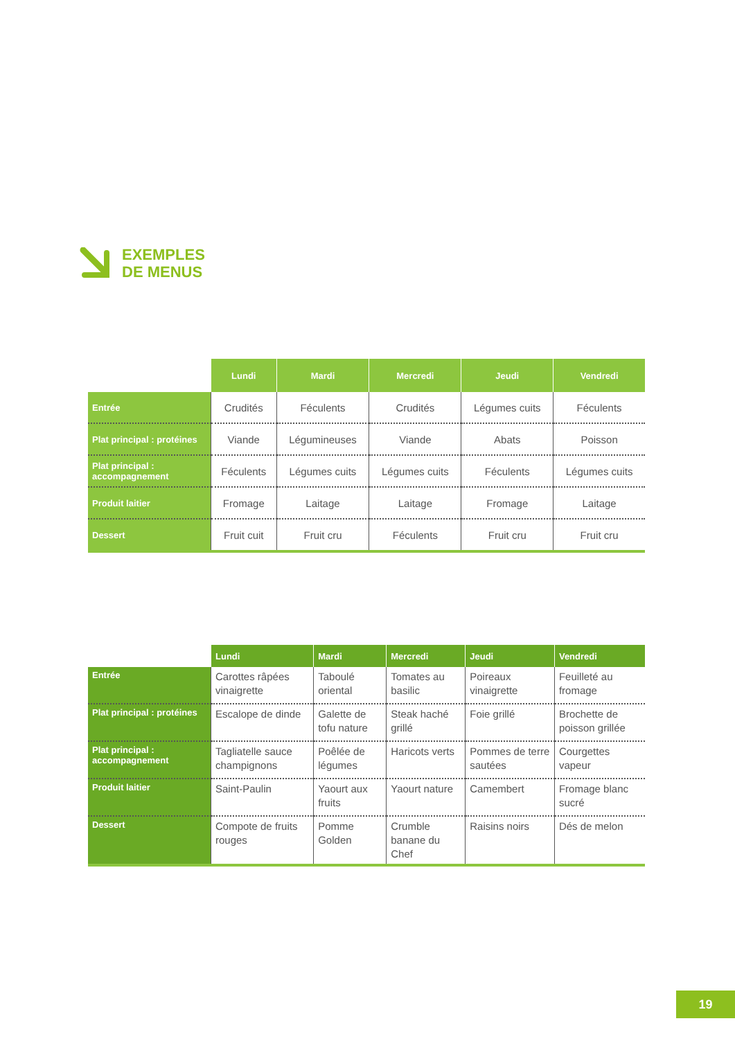EXEMPLES
DE MENUS
| | Lundi | Mardi | Mercredi | Jeudi | Vendredi |
| --- | --- | --- | --- | --- | --- |
| Entrée | Crudités | Féculents | Crudités | Légumes cuits | Féculents |
| Plat principal : protéines | Viande | Légumineuses | Viande | Abats | Poisson |
| Plat principal : accompagnement | Féculents | Légumes cuits | Légumes cuits | Féculents | Légumes cuits |
| Produit laitier | Fromage | Laitage | Laitage | Fromage | Laitage |
| Dessert | Fruit cuit | Fruit cru | Féculents | Fruit cru | Fruit cru |
| | Lundi | Mardi | Mercredi | Jeudi | Vendredi |
| --- | --- | --- | --- | --- | --- |
| Entrée | Carottes râpées vinaigrette | Taboulé oriental | Tomates au basilic | Poireaux vinaigrette | Feuilleté au fromage |
| Plat principal : protéines | Escalope de dinde | Galette de tofu nature | Steak haché grillé | Foie grillé | Brochette de poisson grillée |
| Plat principal : accompagnement | Tagliatelle sauce champignons | Poêlée de légumes | Haricots verts | Pommes de terre sautées | Courgettes vapeur |
| Produit laitier | Saint-Paulin | Yaourt aux fruits | Yaourt nature | Camembert | Fromage blanc sucré |
| Dessert | Compote de fruits rouges | Pomme Golden | Crumble banane du Chef | Raisins noirs | Dés de melon |
19